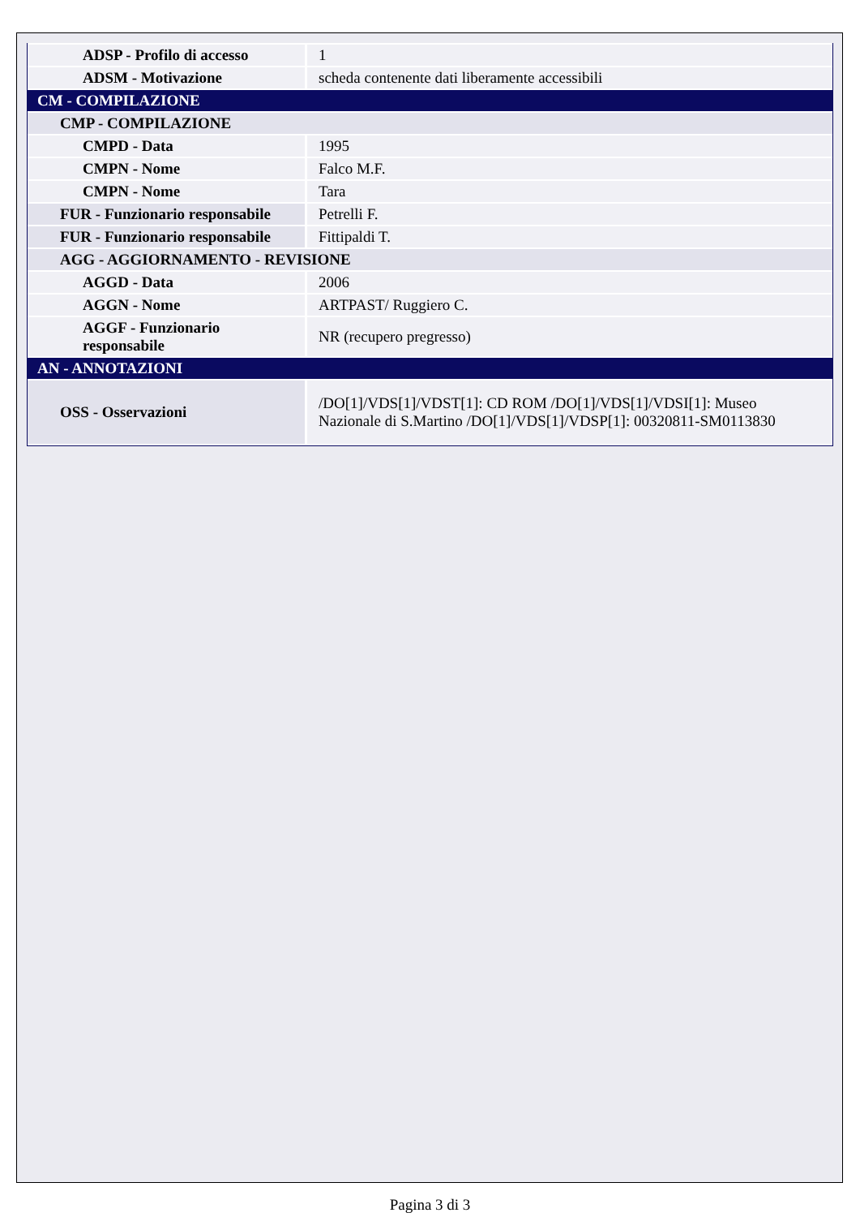| ADSP - Profilo di accesso | 1 |
| ADSM - Motivazione | scheda contenente dati liberamente accessibili |
| CM - COMPILAZIONE | |
| CMP - COMPILAZIONE | |
| CMPD - Data | 1995 |
| CMPN - Nome | Falco M.F. |
| CMPN - Nome | Tara |
| FUR - Funzionario responsabile | Petrelli F. |
| FUR - Funzionario responsabile | Fittipaldi T. |
| AGG - AGGIORNAMENTO - REVISIONE | |
| AGGD - Data | 2006 |
| AGGN - Nome | ARTPAST/ Ruggiero C. |
| AGGF - Funzionario responsabile | NR (recupero pregresso) |
| AN - ANNOTAZIONI | |
| OSS - Osservazioni | /DO[1]/VDS[1]/VDST[1]: CD ROM /DO[1]/VDS[1]/VDSI[1]: Museo Nazionale di S.Martino /DO[1]/VDS[1]/VDSP[1]: 00320811-SM0113830 |
Pagina 3 di 3